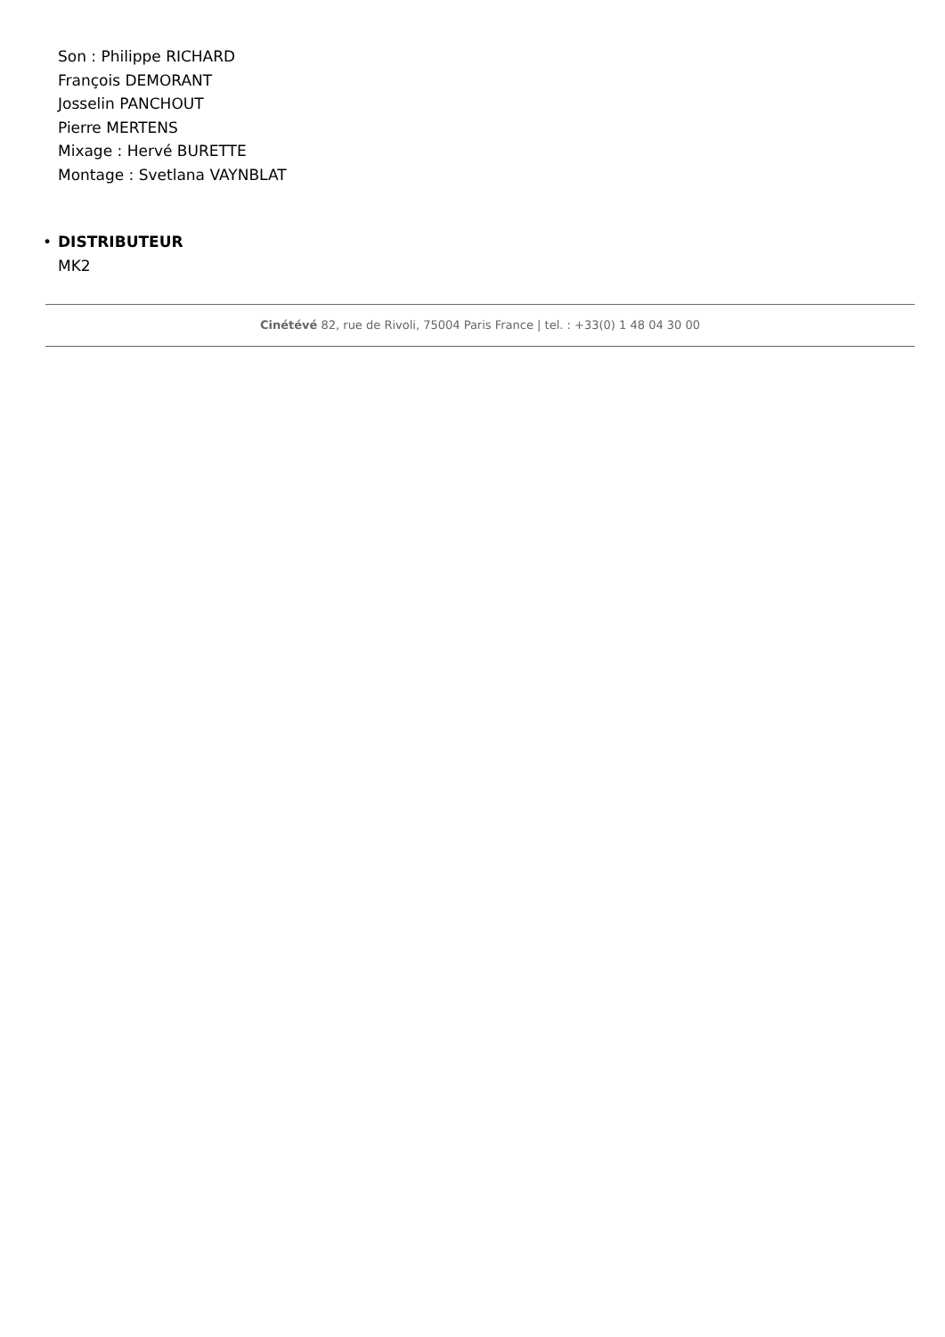Son : Philippe RICHARD
François DEMORANT
Josselin PANCHOUT
Pierre MERTENS
Mixage : Hervé BURETTE
Montage : Svetlana VAYNBLAT
• DISTRIBUTEUR
MK2
Cinétévé 82, rue de Rivoli, 75004 Paris France | tel. : +33(0) 1 48 04 30 00